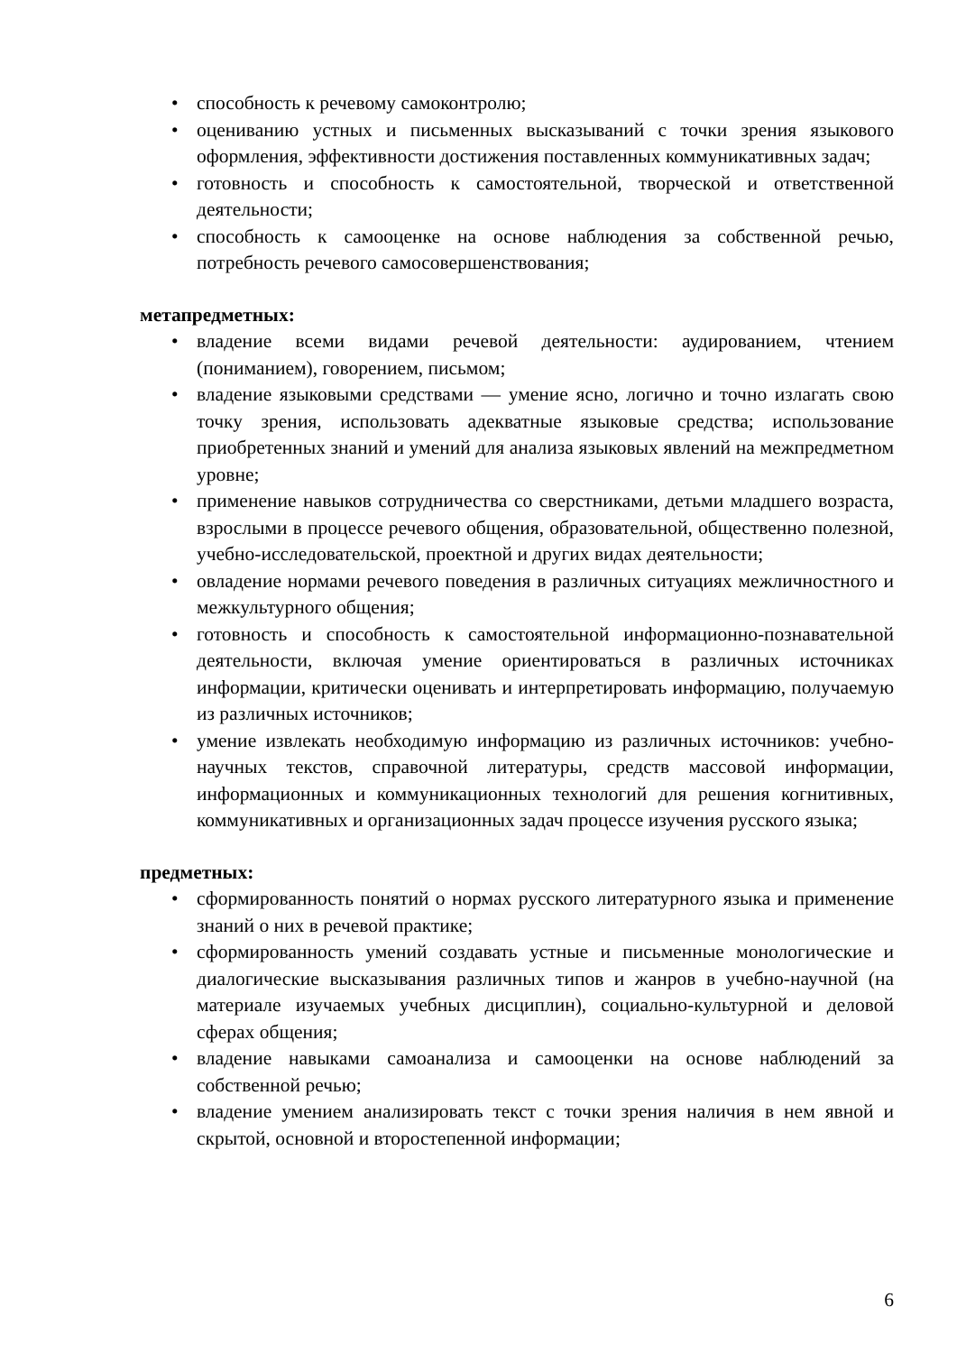• способность к речевому самоконтролю;
• оцениванию устных и письменных высказываний с точки зрения языкового оформления, эффективности достижения поставленных коммуникативных задач;
• готовность и способность к самостоятельной, творческой и ответственной деятельности;
• способность к самооценке на основе наблюдения за собственной речью, потребность речевого самосовершенствования;
метапредметных:
• владение всеми видами речевой деятельности: аудированием, чтением (пониманием), говорением, письмом;
• владение языковыми средствами — умение ясно, логично и точно излагать свою точку зрения, использовать адекватные языковые средства; использование приобретенных знаний и умений для анализа языковых явлений на межпредметном уровне;
• применение навыков сотрудничества со сверстниками, детьми младшего возраста, взрослыми в процессе речевого общения, образовательной, общественно полезной, учебно-исследовательской, проектной и других видах деятельности;
• овладение нормами речевого поведения в различных ситуациях межличностного и межкультурного общения;
• готовность и способность к самостоятельной информационно-познавательной деятельности, включая умение ориентироваться в различных источниках информации, критически оценивать и интерпретировать информацию, получаемую из различных источников;
• умение извлекать необходимую информацию из различных источников: учебно-научных текстов, справочной литературы, средств массовой информации, информационных и коммуникационных технологий для решения когнитивных, коммуникативных и организационных задач процессе изучения русского языка;
предметных:
• сформированность понятий о нормах русского литературного языка и применение знаний о них в речевой практике;
• сформированность умений создавать устные и письменные монологические и диалогические высказывания различных типов и жанров в учебно-научной (на материале изучаемых учебных дисциплин), социально-культурной и деловой сферах общения;
• владение навыками самоанализа и самооценки на основе наблюдений за собственной речью;
• владение умением анализировать текст с точки зрения наличия в нем явной и скрытой, основной и второстепенной информации;
6